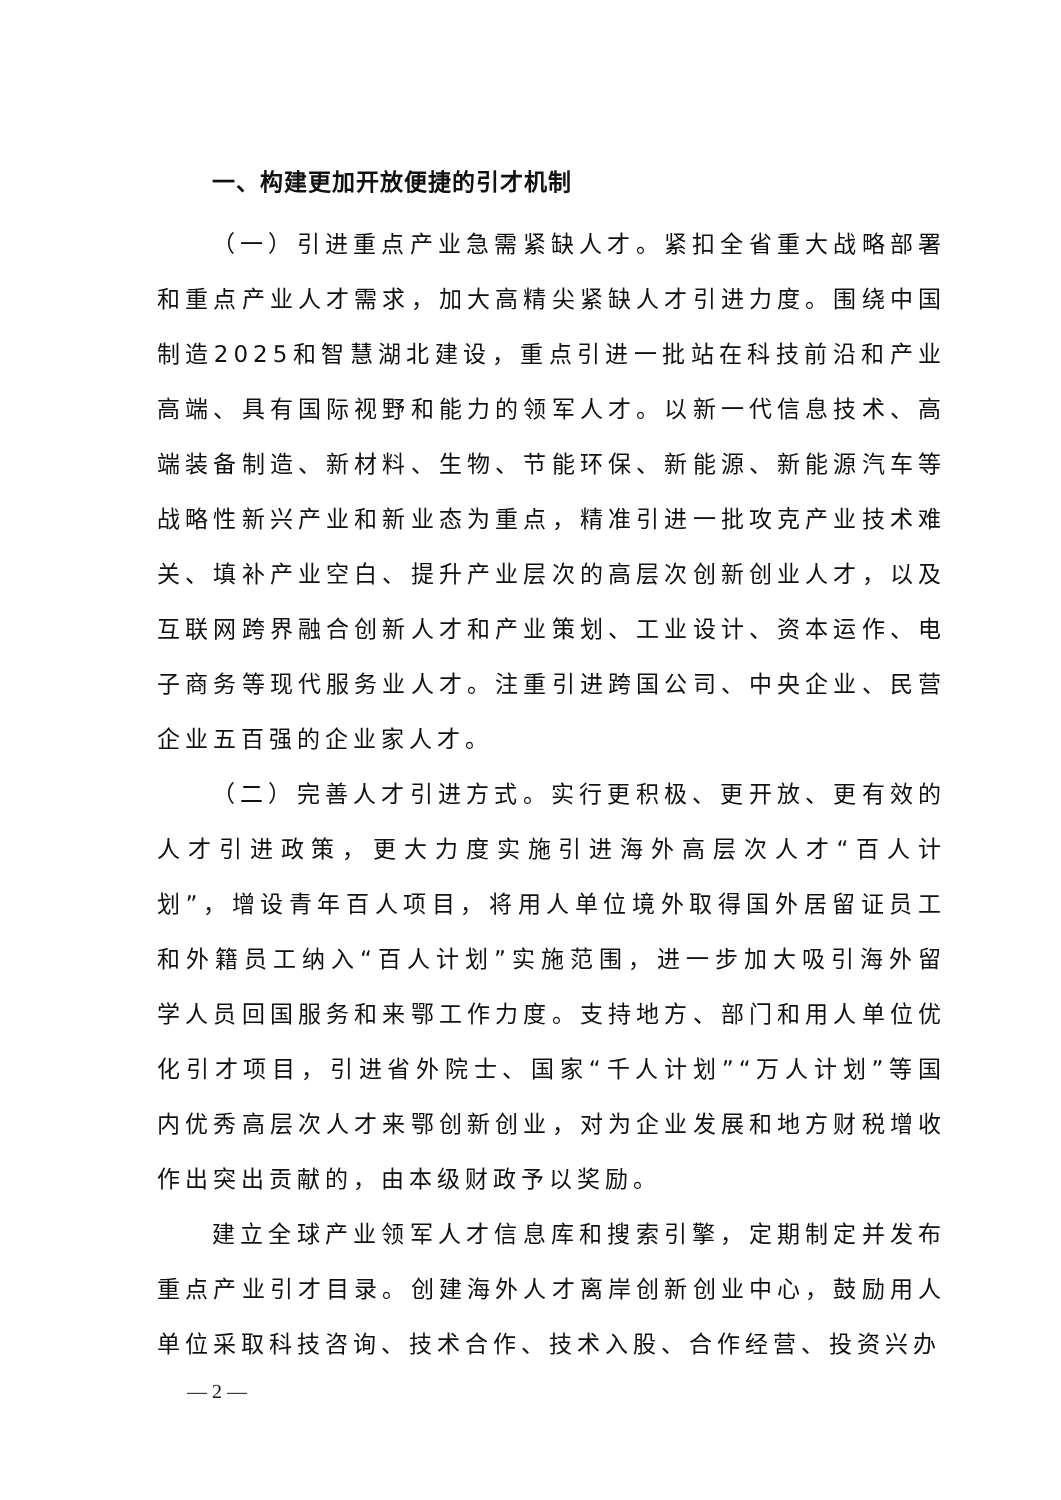一、构建更加开放便捷的引才机制
（一）引进重点产业急需紧缺人才。紧扣全省重大战略部署和重点产业人才需求，加大高精尖紧缺人才引进力度。围绕中国制造2025和智慧湖北建设，重点引进一批站在科技前沿和产业高端、具有国际视野和能力的领军人才。以新一代信息技术、高端装备制造、新材料、生物、节能环保、新能源、新能源汽车等战略性新兴产业和新业态为重点，精准引进一批攻克产业技术难关、填补产业空白、提升产业层次的高层次创新创业人才，以及互联网跨界融合创新人才和产业策划、工业设计、资本运作、电子商务等现代服务业人才。注重引进跨国公司、中央企业、民营企业五百强的企业家人才。
（二）完善人才引进方式。实行更积极、更开放、更有效的人才引进政策，更大力度实施引进海外高层次人才“百人计划”，增设青年百人项目，将用人单位境外取得国外居留证员工和外籍员工纳入“百人计划”实施范围，进一步加大吸引海外留学人员回国服务和来鄂工作力度。支持地方、部门和用人单位优化引才项目，引进省外院士、国家“千人计划”“万人计划”等国内优秀高层次人才来鄂创新创业，对为企业发展和地方财税增收作出突出贡献的，由本级财政予以奖励。
建立全球产业领军人才信息库和搜索引擎，定期制定并发布重点产业引才目录。创建海外人才离岸创新创业中心，鼓励用人单位采取科技咨询、技术合作、技术入股、合作经营、投资兴办
— 2 —